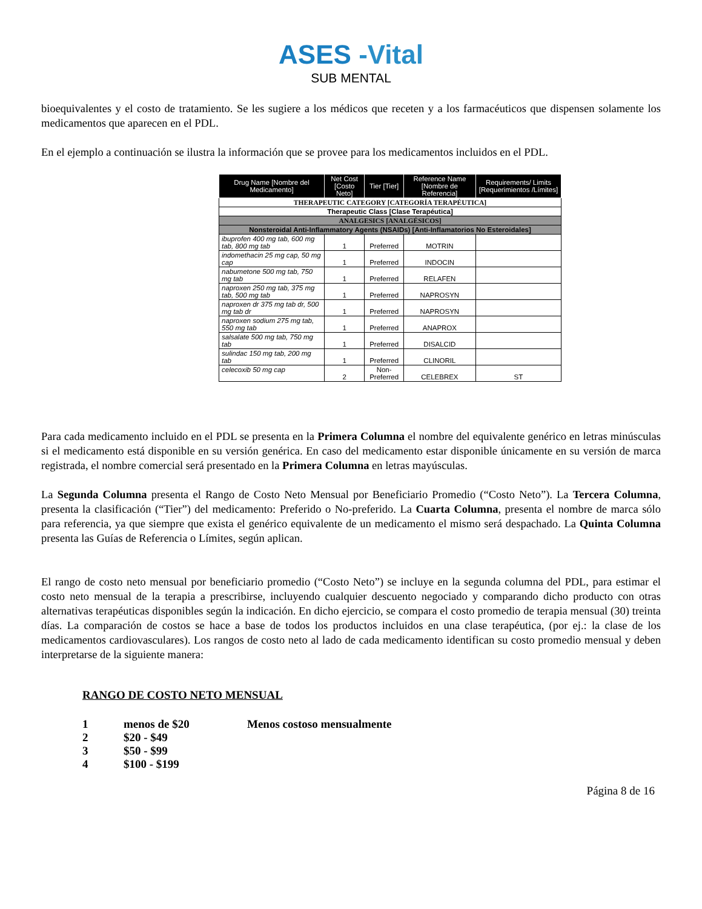ASES -Vital
SUB MENTAL
bioequivalentes y el costo de tratamiento. Se les sugiere a los médicos que receten y a los farmacéuticos que dispensen solamente los medicamentos que aparecen en el PDL.
En el ejemplo a continuación se ilustra la información que se provee para los medicamentos incluidos en el PDL.
| Drug Name [Nombre del Medicamento] | Net Cost [Costo Neto] | Tier [Tier] | Reference Name [Nombre de Referencia] | Requirements/ Limits [Requerimientos /Límites] |
| --- | --- | --- | --- | --- |
| THERAPEUTIC CATEGORY [CATEGORÍA TERAPÉUTICA] | | | | |
| Therapeutic Class [Clase Terapéutica] | | | | |
| ANALGESICS [ANALGÉSICOS] | | | | |
| Nonsteroidal Anti-Inflammatory Agents (NSAIDs) [Anti-Inflamatorios No Esteroidales] | | | | |
| ibuprofen 400 mg tab, 600 mg tab, 800 mg tab | 1 | Preferred | MOTRIN | |
| indomethacin 25 mg cap, 50 mg cap | 1 | Preferred | INDOCIN | |
| nabumetone 500 mg tab, 750 mg tab | 1 | Preferred | RELAFEN | |
| naproxen 250 mg tab, 375 mg tab, 500 mg tab | 1 | Preferred | NAPROSYN | |
| naproxen dr 375 mg tab dr, 500 mg tab dr | 1 | Preferred | NAPROSYN | |
| naproxen sodium 275 mg tab, 550 mg tab | 1 | Preferred | ANAPROX | |
| salsalate 500 mg tab, 750 mg tab | 1 | Preferred | DISALCID | |
| sulindac 150 mg tab, 200 mg tab | 1 | Preferred | CLINORIL | |
| celecoxib 50 mg cap | 2 | Non-Preferred | CELEBREX | ST |
Para cada medicamento incluido en el PDL se presenta en la Primera Columna el nombre del equivalente genérico en letras minúsculas si el medicamento está disponible en su versión genérica. En caso del medicamento estar disponible únicamente en su versión de marca registrada, el nombre comercial será presentado en la Primera Columna en letras mayúsculas.
La Segunda Columna presenta el Rango de Costo Neto Mensual por Beneficiario Promedio (“Costo Neto”). La Tercera Columna, presenta la clasificación (“Tier”) del medicamento: Preferido o No-preferido. La Cuarta Columna, presenta el nombre de marca sólo para referencia, ya que siempre que exista el genérico equivalente de un medicamento el mismo será despachado. La Quinta Columna presenta las Guías de Referencia o Límites, según aplican.
El rango de costo neto mensual por beneficiario promedio (“Costo Neto”) se incluye en la segunda columna del PDL, para estimar el costo neto mensual de la terapia a prescribirse, incluyendo cualquier descuento negociado y comparando dicho producto con otras alternativas terapéuticas disponibles según la indicación. En dicho ejercicio, se compara el costo promedio de terapia mensual (30) treinta días. La comparación de costos se hace a base de todos los productos incluidos en una clase terapéutica, (por ej.: la clase de los medicamentos cardiovasculares). Los rangos de costo neto al lado de cada medicamento identifican su costo promedio mensual y deben interpretarse de la siguiente manera:
RANGO DE COSTO NETO MENSUAL
| 1 | menos de $20 | Menos costoso mensualmente |
| 2 | $20 - $49 | |
| 3 | $50 - $99 | |
| 4 | $100 - $199 | |
Página 8 de 16